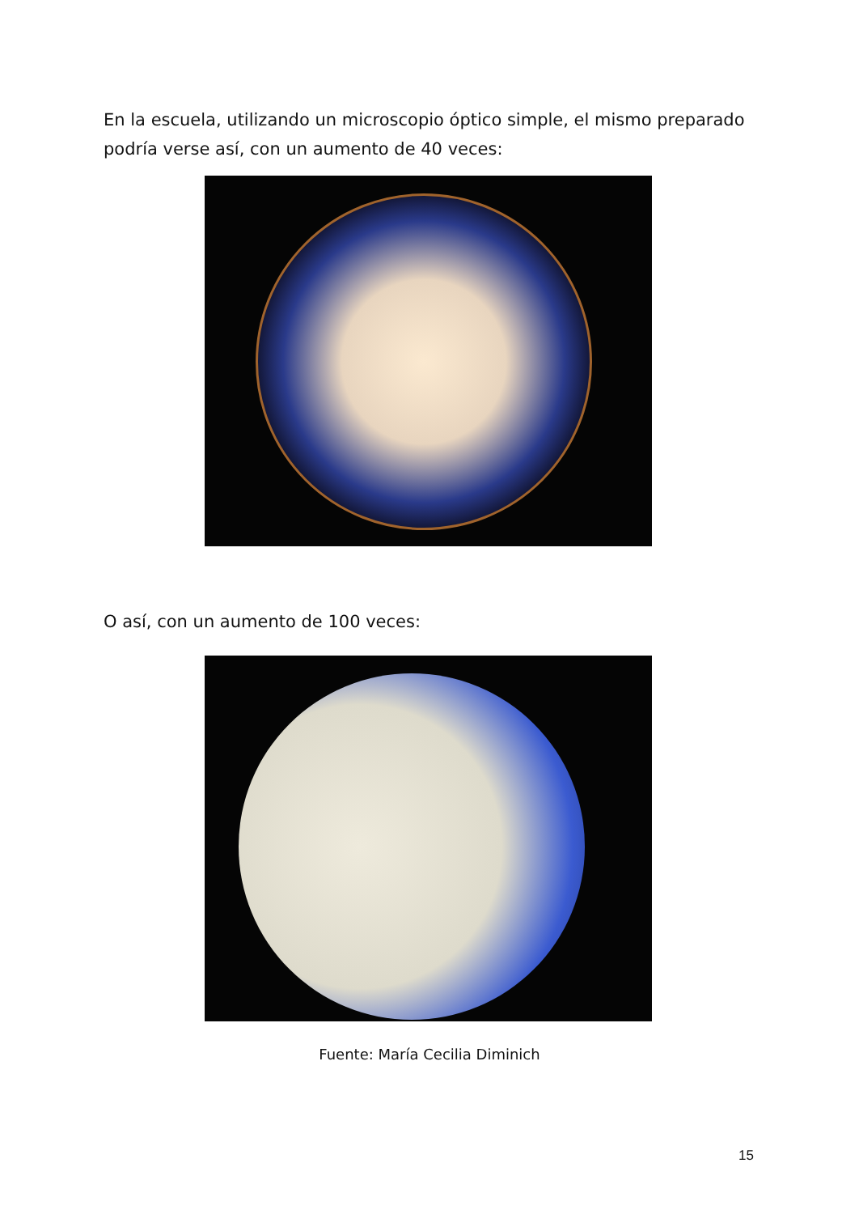En la escuela, utilizando un microscopio óptico simple, el mismo preparado podría verse así, con un aumento de 40 veces:
O así, con un aumento de 100 veces:
Fuente: María Cecilia Diminich
15